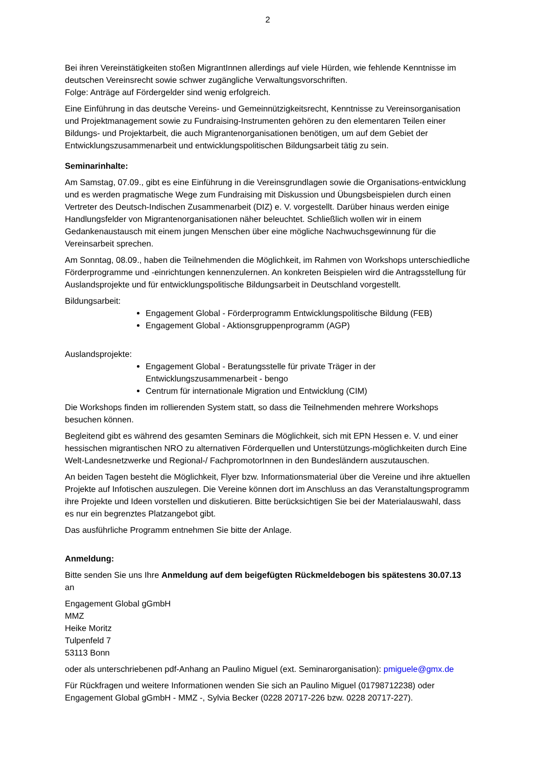2
Bei ihren Vereinstätigkeiten stoßen MigrantInnen allerdings auf viele Hürden, wie fehlende Kenntnisse im deutschen Vereinsrecht sowie schwer zugängliche Verwaltungsvorschriften.
Folge: Anträge auf Fördergelder sind wenig erfolgreich.
Eine Einführung in das deutsche Vereins- und Gemeinnützigkeitsrecht, Kenntnisse zu Vereinsorganisation und Projektmanagement sowie zu Fundraising-Instrumenten gehören zu den elementaren Teilen einer Bildungs- und Projektarbeit, die auch Migrantenorganisationen benötigen, um auf dem Gebiet der Entwicklungszusammenarbeit und entwicklungspolitischen Bildungsarbeit tätig zu sein.
Seminarinhalte:
Am Samstag, 07.09., gibt es eine Einführung in die Vereinsgrundlagen sowie die Organisations-entwicklung und es werden pragmatische Wege zum Fundraising mit Diskussion und Übungsbeispielen durch einen Vertreter des Deutsch-Indischen Zusammenarbeit (DIZ) e. V. vorgestellt. Darüber hinaus werden einige Handlungsfelder von Migrantenorganisationen näher beleuchtet. Schließlich wollen wir in einem Gedankenaustausch mit einem jungen Menschen über eine mögliche Nachwuchsgewinnung für die Vereinsarbeit sprechen.
Am Sonntag, 08.09., haben die Teilnehmenden die Möglichkeit, im Rahmen von Workshops unterschiedliche Förderprogramme und -einrichtungen kennenzulernen. An konkreten Beispielen wird die Antragsstellung für Auslandsprojekte und für entwicklungspolitische Bildungsarbeit in Deutschland vorgestellt.
Bildungsarbeit:
Engagement Global - Förderprogramm Entwicklungspolitische Bildung (FEB)
Engagement Global - Aktionsgruppenprogramm (AGP)
Auslandsprojekte:
Engagement Global - Beratungsstelle für private Träger in der Entwicklungszusammenarbeit - bengo
Centrum für internationale Migration und Entwicklung (CIM)
Die Workshops finden im rollierenden System statt, so dass die Teilnehmenden mehrere Workshops besuchen können.
Begleitend gibt es während des gesamten Seminars die Möglichkeit, sich mit EPN Hessen e. V. und einer hessischen migrantischen NRO zu alternativen Förderquellen und Unterstützungs-möglichkeiten durch Eine Welt-Landesnetzwerke und Regional-/ FachpromotorInnen in den Bundesländern auszutauschen.
An beiden Tagen besteht die Möglichkeit, Flyer bzw. Informationsmaterial über die Vereine und ihre aktuellen Projekte auf Infotischen auszulegen. Die Vereine können dort im Anschluss an das Veranstaltungsprogramm ihre Projekte und Ideen vorstellen und diskutieren. Bitte berücksichtigen Sie bei der Materialauswahl, dass es nur ein begrenztes Platzangebot gibt.
Das ausführliche Programm entnehmen Sie bitte der Anlage.
Anmeldung:
Bitte senden Sie uns Ihre Anmeldung auf dem beigefügten Rückmeldebogen bis spätestens 30.07.13 an
Engagement Global gGmbH
MMZ
Heike Moritz
Tulpenfeld 7
53113 Bonn
oder als unterschriebenen pdf-Anhang an Paulino Miguel (ext. Seminarorganisation): pmiguele@gmx.de
Für Rückfragen und weitere Informationen wenden Sie sich an Paulino Miguel (01798712238) oder Engagement Global gGmbH - MMZ -, Sylvia Becker (0228 20717-226 bzw. 0228 20717-227).